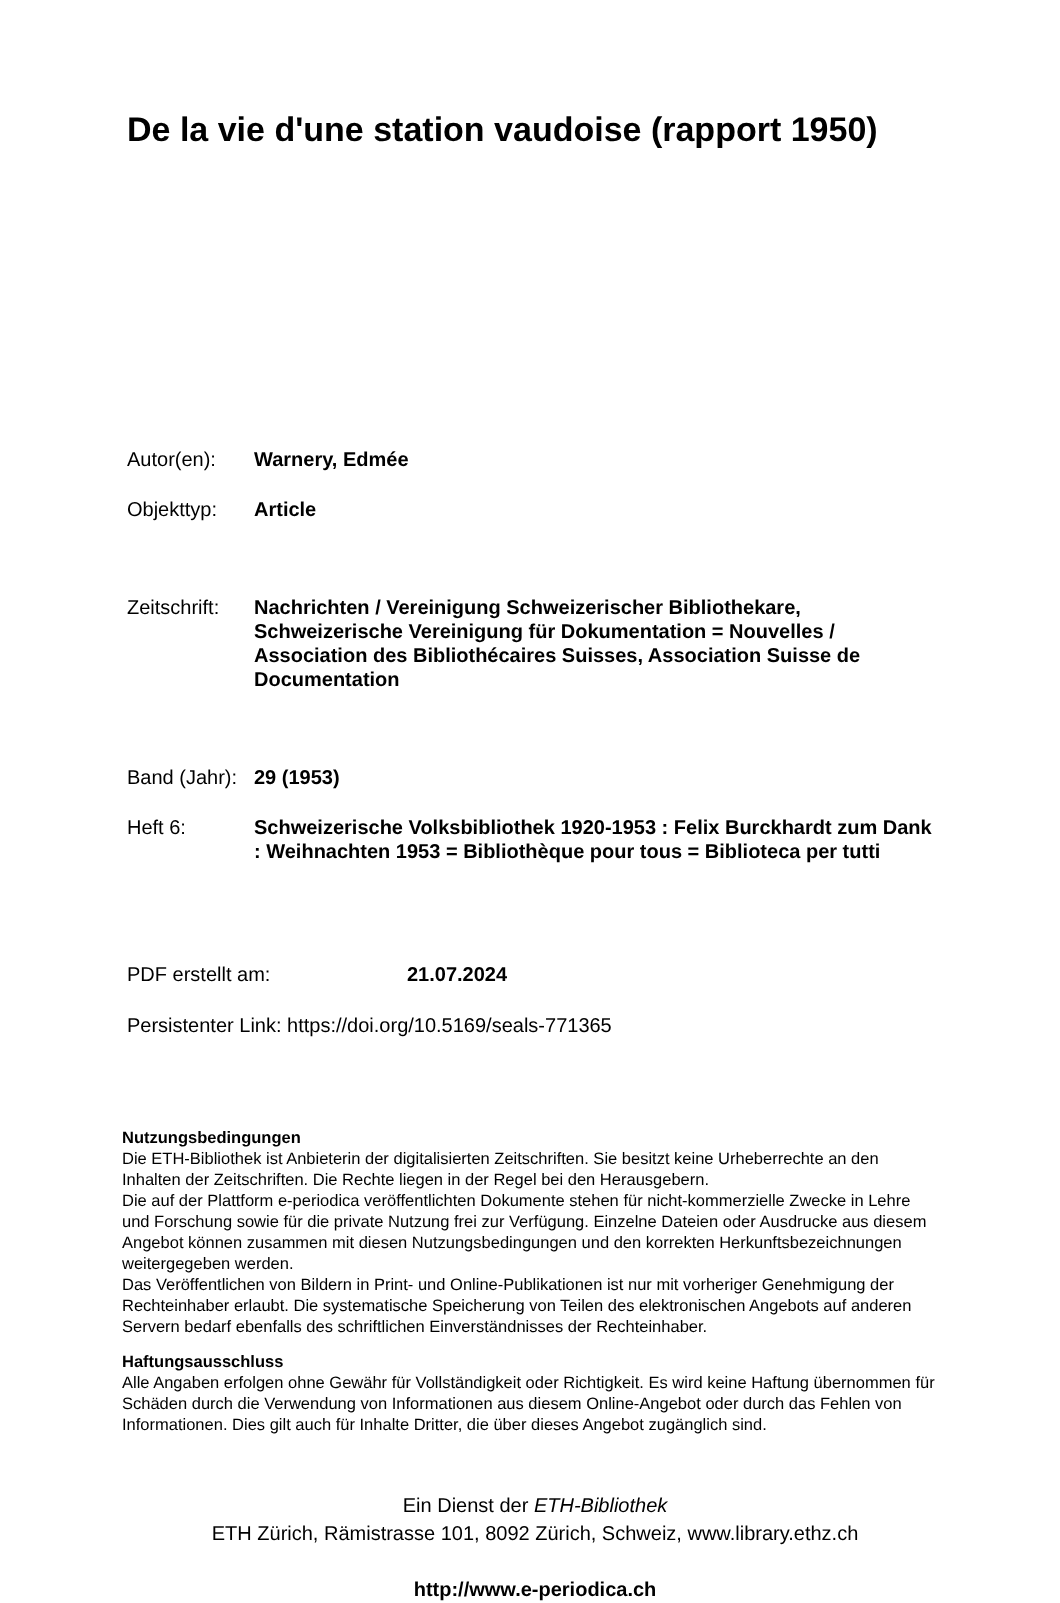De la vie d'une station vaudoise (rapport 1950)
Autor(en): Warnery, Edmée
Objekttyp: Article
Zeitschrift:
Nachrichten / Vereinigung Schweizerischer Bibliothekare, Schweizerische Vereinigung für Dokumentation = Nouvelles / Association des Bibliothécaires Suisses, Association Suisse de Documentation
Band (Jahr):
29 (1953)
Heft 6: Schweizerische Volksbibliothek 1920-1953 : Felix Burckhardt zum Dank : Weihnachten 1953 = Bibliothèque pour tous = Biblioteca per tutti
PDF erstellt am: 21.07.2024
Persistenter Link: https://doi.org/10.5169/seals-771365
Nutzungsbedingungen
Die ETH-Bibliothek ist Anbieterin der digitalisierten Zeitschriften. Sie besitzt keine Urheberrechte an den Inhalten der Zeitschriften. Die Rechte liegen in der Regel bei den Herausgebern.
Die auf der Plattform e-periodica veröffentlichten Dokumente stehen für nicht-kommerzielle Zwecke in Lehre und Forschung sowie für die private Nutzung frei zur Verfügung. Einzelne Dateien oder Ausdrucke aus diesem Angebot können zusammen mit diesen Nutzungsbedingungen und den korrekten Herkunftsbezeichnungen weitergegeben werden.
Das Veröffentlichen von Bildern in Print- und Online-Publikationen ist nur mit vorheriger Genehmigung der Rechteinhaber erlaubt. Die systematische Speicherung von Teilen des elektronischen Angebots auf anderen Servern bedarf ebenfalls des schriftlichen Einverständnisses der Rechteinhaber.
Haftungsausschluss
Alle Angaben erfolgen ohne Gewähr für Vollständigkeit oder Richtigkeit. Es wird keine Haftung übernommen für Schäden durch die Verwendung von Informationen aus diesem Online-Angebot oder durch das Fehlen von Informationen. Dies gilt auch für Inhalte Dritter, die über dieses Angebot zugänglich sind.
Ein Dienst der ETH-Bibliothek
ETH Zürich, Rämistrasse 101, 8092 Zürich, Schweiz, www.library.ethz.ch
http://www.e-periodica.ch